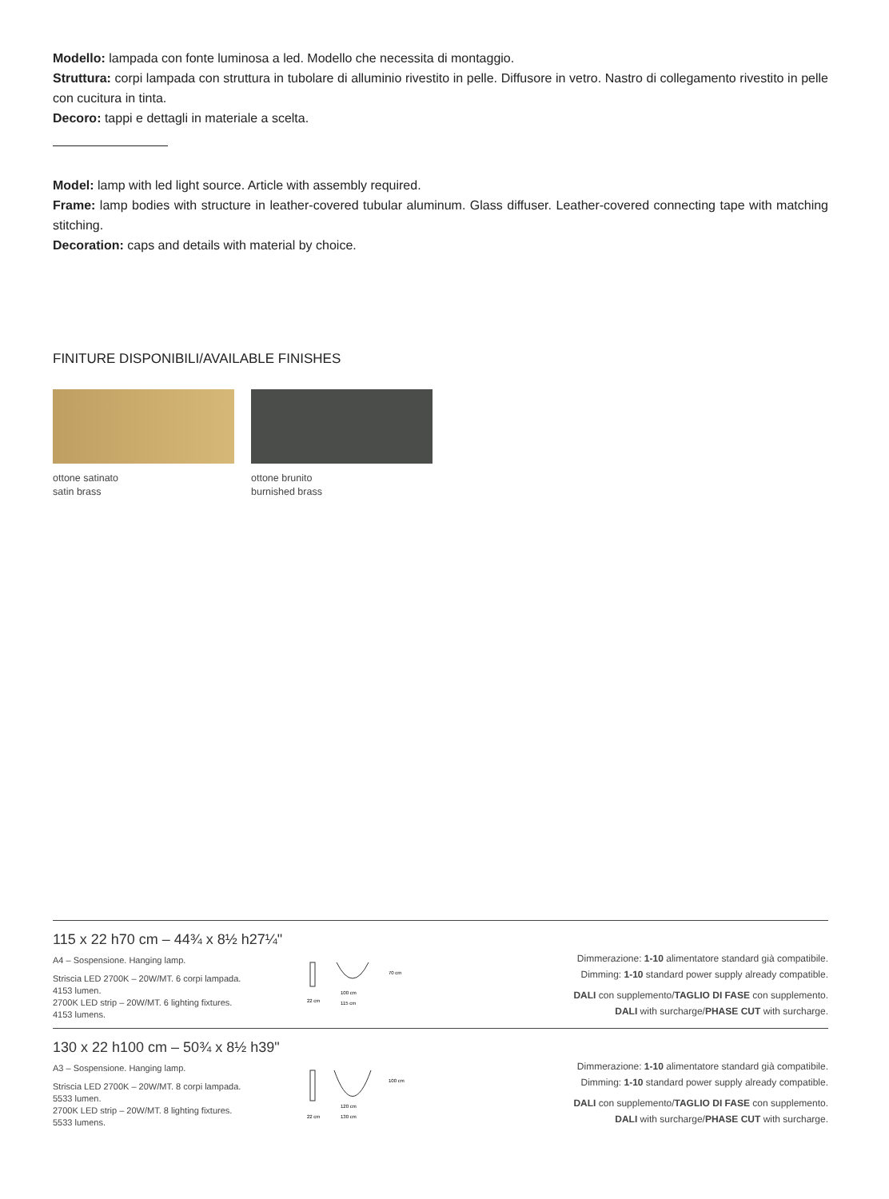Modello: lampada con fonte luminosa a led. Modello che necessita di montaggio.
Struttura: corpi lampada con struttura in tubolare di alluminio rivestito in pelle. Diffusore in vetro. Nastro di collegamento rivestito in pelle con cucitura in tinta.
Decoro: tappi e dettagli in materiale a scelta.
Model: lamp with led light source. Article with assembly required.
Frame: lamp bodies with structure in leather-covered tubular aluminum. Glass diffuser. Leather-covered connecting tape with matching stitching.
Decoration: caps and details with material by choice.
FINITURE DISPONIBILI/AVAILABLE FINISHES
ottone satinato
satin brass
ottone brunito
burnished brass
115 x 22 h70 cm – 44¾ x 8½ h27¼"
A4 – Sospensione. Hanging lamp.
Striscia LED 2700K – 20W/MT. 6 corpi lampada.
4153 lumen.
2700K LED strip – 20W/MT. 6 lighting fixtures.
4153 lumens.
22 cm
100 cm
115 cm
70 cm
Dimmerazione: 1-10 alimentatore standard già compatibile.
Dimming: 1-10 standard power supply already compatible.
DALI con supplemento/TAGLIO DI FASE con supplemento.
DALI with surcharge/PHASE CUT with surcharge.
130 x 22 h100 cm – 50¾ x 8½ h39"
A3 – Sospensione. Hanging lamp.
Striscia LED 2700K – 20W/MT. 8 corpi lampada.
5533 lumen.
2700K LED strip – 20W/MT. 8 lighting fixtures.
5533 lumens.
22 cm
120 cm
130 cm
100 cm
Dimmerazione: 1-10 alimentatore standard già compatibile.
Dimming: 1-10 standard power supply already compatible.
DALI con supplemento/TAGLIO DI FASE con supplemento.
DALI with surcharge/PHASE CUT with surcharge.